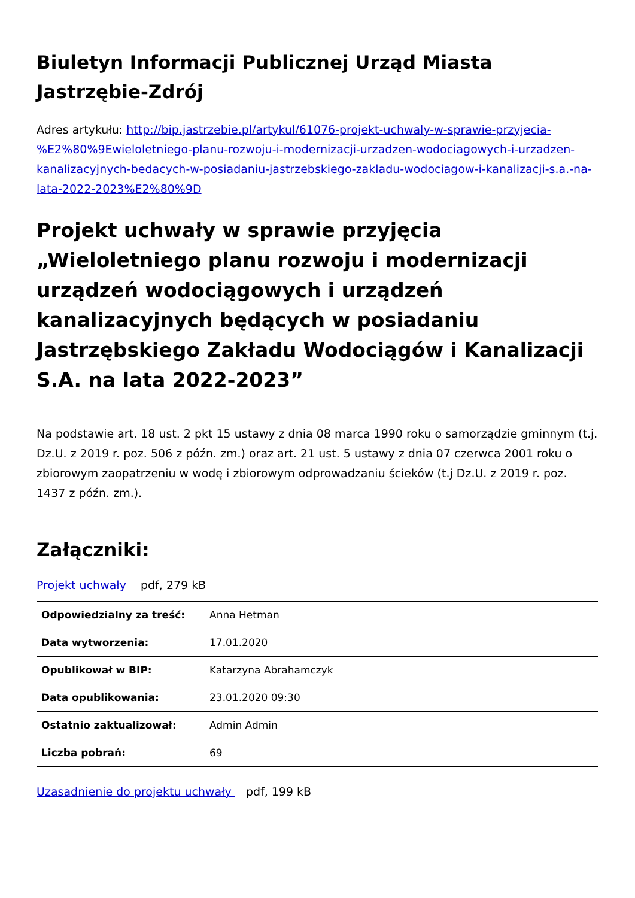Biuletyn Informacji Publicznej Urząd Miasta Jastrzębie-Zdrój
Adres artykułu: http://bip.jastrzebie.pl/artykul/61076-projekt-uchwaly-w-sprawie-przyjecia-%E2%80%9Ewieloletniego-planu-rozwoju-i-modernizacji-urzadzen-wodociagowych-i-urzadzen-kanalizacyjnych-bedacych-w-posiadaniu-jastrzebskiego-zakladu-wodociagow-i-kanalizacji-s.a.-na-lata-2022-2023%E2%80%9D
Projekt uchwały w sprawie przyjęcia „Wieloletniego planu rozwoju i modernizacji urządzeń wodociągowych i urządzeń kanalizacyjnych będących w posiadaniu Jastrzębskiego Zakładu Wodociągów i Kanalizacji S.A. na lata 2022-2023”
Na podstawie art. 18 ust. 2 pkt 15 ustawy z dnia 08 marca 1990 roku o samorządzie gminnym (t.j. Dz.U. z 2019 r. poz. 506 z późn. zm.) oraz art. 21 ust. 5 ustawy z dnia 07 czerwca 2001 roku o zbiorowym zaopatrzeniu w wodę i zbiorowym odprowadzaniu ścieków (t.j Dz.U. z 2019 r. poz. 1437 z późn. zm.).
Załączniki:
Projekt uchwały pdf, 279 kB
| Odpowiedzialny za treść: | Anna Hetman |
| Data wytworzenia: | 17.01.2020 |
| Opublikował w BIP: | Katarzyna Abrahamczyk |
| Data opublikowania: | 23.01.2020 09:30 |
| Ostatnio zaktualizował: | Admin Admin |
| Liczba pobrań: | 69 |
Uzasadnienie do projektu uchwały pdf, 199 kB